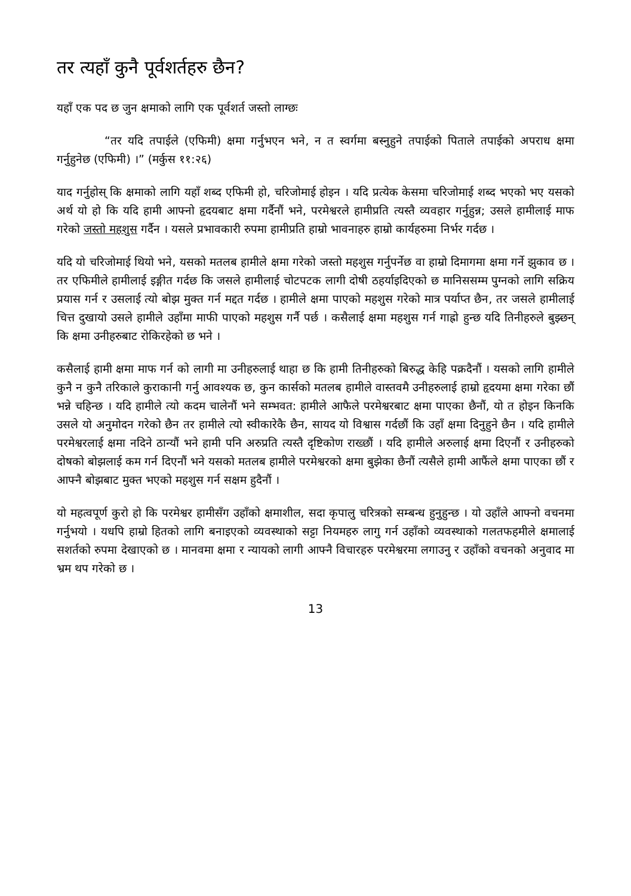तर त्यहाँ कुनै पूर्वशर्तहरु छैन?
यहाँ एक पद छ जुन क्षमाको लागि एक पूर्वशर्त जस्तो लाग्छः
“तर यदि तपाईले (एफिमी) क्षमा गर्नुभएन भने, न त स्वर्गमा बस्नुहुने तपाईको पिताले तपाईको अपराध क्षमा गर्नुहुनेछ (एफिमी) ।” (मर्कुस ११:२६)
याद गर्नुहोस् कि क्षमाको लागि यहाँ शब्द एफिमी हो, चरिजोमाई होइन । यदि प्रत्येक केसमा चरिजोमाई शब्द भएको भए यसको अर्थ यो हो कि यदि हामी आफ्नो हृदयबाट क्षमा गर्दैनौं भने, परमेश्वरले हामीप्रति त्यस्तै व्यवहार गर्नुहुन्न; उसले हामीलाई माफ गरेको जस्तो महशुस गर्दैन । यसले प्रभावकारी रुपमा हामीप्रति हाम्रो भावनाहरु हाम्रो कार्यहरुमा निर्भर गर्दछ ।
यदि यो चरिजोमाई थियो भने, यसको मतलब हामीले क्षमा गरेको जस्तो महशुस गर्नुपर्नेछ वा हाम्रो दिमागमा क्षमा गर्ने झुकाव छ । तर एफिमीले हामीलाई इङ्गीत गर्दछ कि जसले हामीलाई चोटपटक लागी दोषी ठहर्याइदिएको छ मानिससम्म पुग्नको लागि सक्रिय प्रयास गर्न र उसलाई त्यो बोझ मुक्त गर्न मद्दत गर्दछ । हामीले क्षमा पाएको महशुस गरेको मात्र पर्याप्त छैन, तर जसले हामीलाई चित्त दुखायो उसले हामीले उहाँमा माफी पाएको महशुस गर्नै पर्छ । कसैलाई क्षमा महशुस गर्न गाह्रो हुन्छ यदि तिनीहरुले बुझ्छन् कि क्षमा उनीहरुबाट रोकिरहेको छ भने ।
कसैलाई हामी क्षमा माफ गर्न को लागी मा उनीहरुलाई थाहा छ कि हामी तिनीहरुको बिरुद्ध केहि पक्रदैनौं । यसको लागि हामीले कुनै न कुनै तरिकाले कुराकानी गर्नु आवश्यक छ, कुन कार्सको मतलब हामीले वास्तवमै उनीहरुलाई हाम्रो हृदयमा क्षमा गरेका छौं भन्ने चहिन्छ । यदि हामीले त्यो कदम चालेनौं भने सम्भवत: हामीले आफैले परमेश्वरबाट क्षमा पाएका छैनौं, यो त होइन किनकि उसले यो अनुमोदन गरेको छैन तर हामीले त्यो स्वीकारेकै छैन, सायद यो विश्वास गर्दछौं कि उहाँ क्षमा दिनुहुने छैन । यदि हामीले परमेश्वरलाई क्षमा नदिने ठान्यौं भने हामी पनि अरुप्रति त्यस्तै दृष्टिकोण राख्छौं । यदि हामीले अरुलाई क्षमा दिएनौं र उनीहरुको दोषको बोझलाई कम गर्न दिएनौं भने यसको मतलब हामीले परमेश्वरको क्षमा बुझेका छैनौं त्यसैले हामी आफैंले क्षमा पाएका छौं र आफ्नै बोझबाट मुक्त भएको महशुस गर्न सक्षम हुदैनौं ।
यो महत्वपूर्ण कुरो हो कि परमेश्वर हामीसँग उहाँको क्षमाशील, सदा कृपालु चरित्रको सम्बन्ध हुनुहुन्छ । यो उहाँले आफ्नो वचनमा गर्नुभयो । यधपि हाम्रो हितको लागि बनाइएको व्यवस्थाको सट्टा नियमहरु लागु गर्न उहाँको व्यवस्थाको गलतफहमीले क्षमालाई सशर्तको रुपमा देखाएको छ । मानवमा क्षमा र न्यायको लागी आफ्नै विचारहरु परमेश्वरमा लगाउनु र उहाँको वचनको अनुवाद मा भ्रम थप गरेको छ ।
13